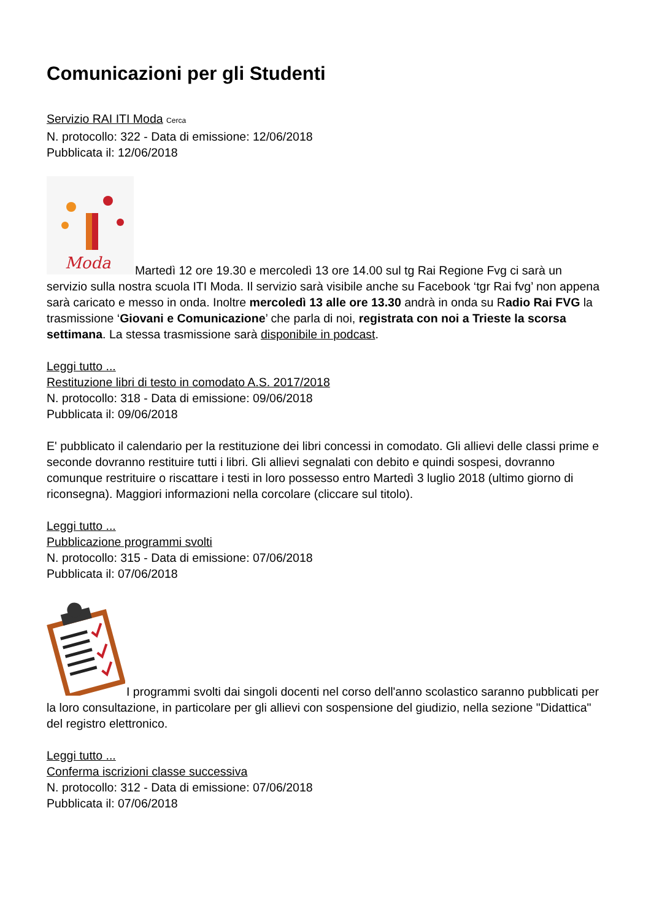Comunicazioni per gli Studenti
Servizio RAI ITI Moda Cerca
N. protocollo: 322 - Data di emissione: 12/06/2018
Pubblicata il: 12/06/2018
Moda
Martedì 12 ore 19.30 e mercoledì 13 ore 14.00 sul tg Rai Regione Fvg ci sarà un servizio sulla nostra scuola ITI Moda. Il servizio sarà visibile anche su Facebook ‘tgr Rai fvg’ non appena sarà caricato e messo in onda. Inoltre mercoledì 13 alle ore 13.30 andrà in onda su Radio Rai FVG la trasmissione ‘Giovani e Comunicazione’ che parla di noi, registrata con noi a Trieste la scorsa settimana. La stessa trasmissione sarà disponibile in podcast.
Leggi tutto ...
Restituzione libri di testo in comodato A.S. 2017/2018
N. protocollo: 318 - Data di emissione: 09/06/2018
Pubblicata il: 09/06/2018
E' pubblicato il calendario per la restituzione dei libri concessi in comodato. Gli allievi delle classi prime e seconde dovranno restituire tutti i libri. Gli allievi segnalati con debito e quindi sospesi, dovranno comunque restrituire o riscattare i testi in loro possesso entro Martedì 3 luglio 2018 (ultimo giorno di riconsegna). Maggiori informazioni nella corcolare (cliccare sul titolo).
Leggi tutto ...
Pubblicazione programmi svolti
N. protocollo: 315 - Data di emissione: 07/06/2018
Pubblicata il: 07/06/2018
I programmi svolti dai singoli docenti nel corso dell'anno scolastico saranno pubblicati per la loro consultazione, in particolare per gli allievi con sospensione del giudizio, nella sezione "Didattica" del registro elettronico.
Leggi tutto ...
Conferma iscrizioni classe successiva
N. protocollo: 312 - Data di emissione: 07/06/2018
Pubblicata il: 07/06/2018